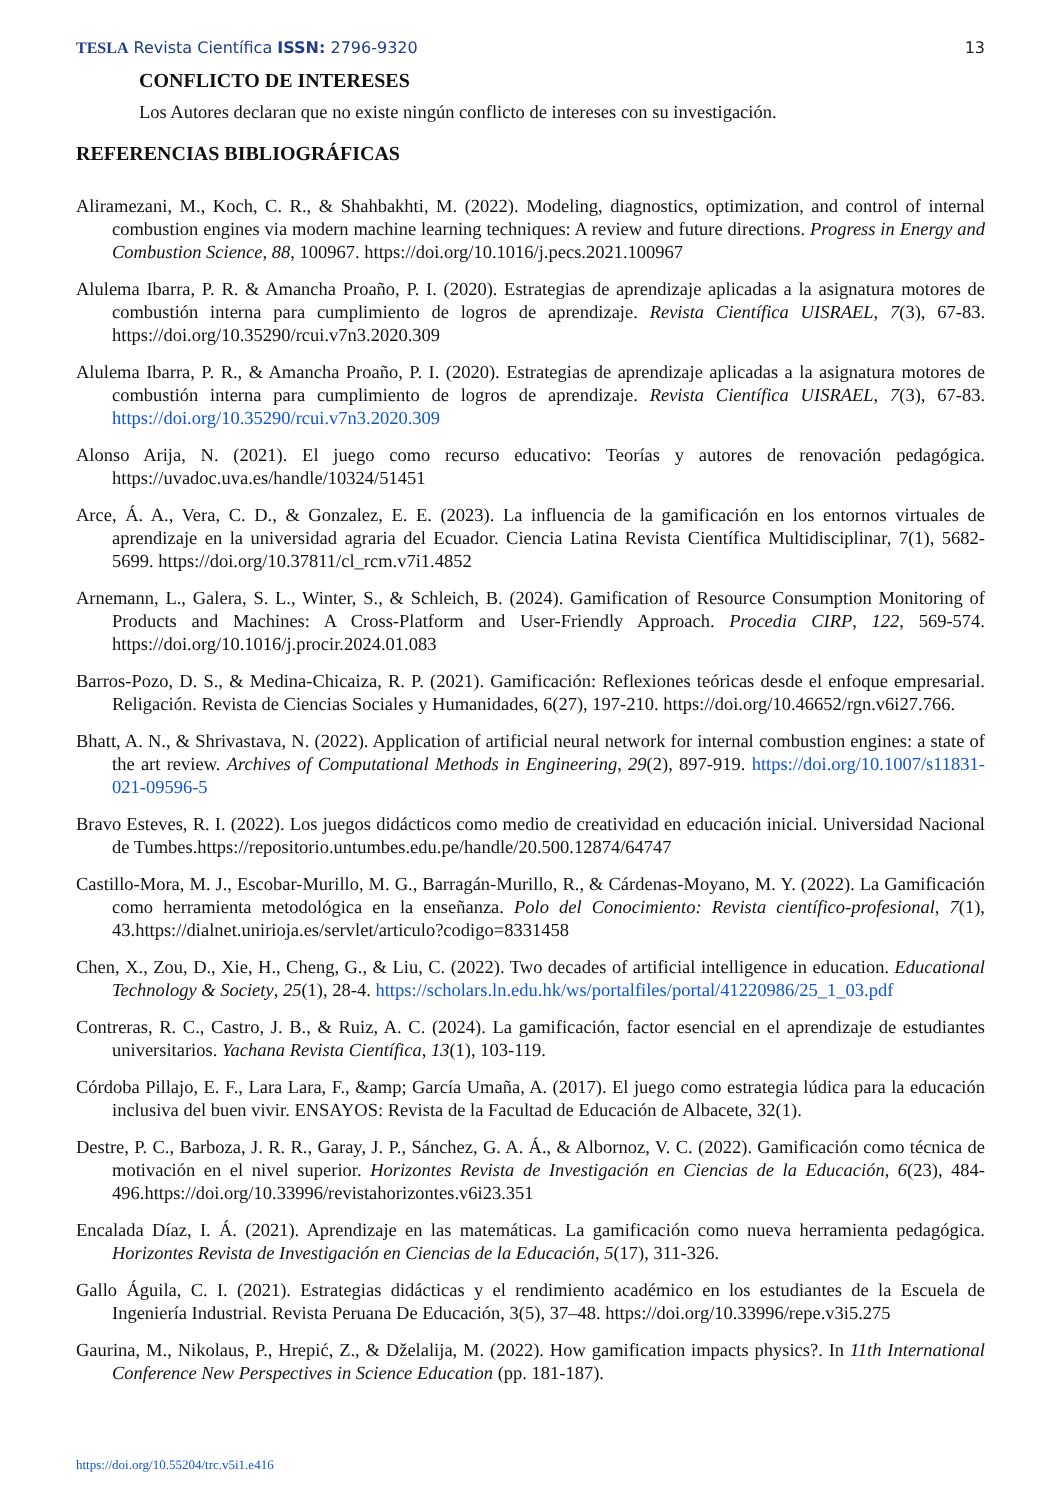TESLA Revista Científica ISSN: 2796-9320
13
CONFLICTO DE INTERESES
Los Autores declaran que no existe ningún conflicto de intereses con su investigación.
REFERENCIAS BIBLIOGRÁFICAS
Aliramezani, M., Koch, C. R., & Shahbakhti, M. (2022). Modeling, diagnostics, optimization, and control of internal combustion engines via modern machine learning techniques: A review and future directions. Progress in Energy and Combustion Science, 88, 100967. https://doi.org/10.1016/j.pecs.2021.100967
Alulema Ibarra, P. R. & Amancha Proaño, P. I. (2020). Estrategias de aprendizaje aplicadas a la asignatura motores de combustión interna para cumplimiento de logros de aprendizaje. Revista Científica UISRAEL, 7(3), 67-83. https://doi.org/10.35290/rcui.v7n3.2020.309
Alulema Ibarra, P. R., & Amancha Proaño, P. I. (2020). Estrategias de aprendizaje aplicadas a la asignatura motores de combustión interna para cumplimiento de logros de aprendizaje. Revista Científica UISRAEL, 7(3), 67-83. https://doi.org/10.35290/rcui.v7n3.2020.309
Alonso Arija, N. (2021). El juego como recurso educativo: Teorías y autores de renovación pedagógica. https://uvadoc.uva.es/handle/10324/51451
Arce, Á. A., Vera, C. D., & Gonzalez, E. E. (2023). La influencia de la gamificación en los entornos virtuales de aprendizaje en la universidad agraria del Ecuador. Ciencia Latina Revista Científica Multidisciplinar, 7(1), 5682-5699. https://doi.org/10.37811/cl_rcm.v7i1.4852
Arnemann, L., Galera, S. L., Winter, S., & Schleich, B. (2024). Gamification of Resource Consumption Monitoring of Products and Machines: A Cross-Platform and User-Friendly Approach. Procedia CIRP, 122, 569-574. https://doi.org/10.1016/j.procir.2024.01.083
Barros-Pozo, D. S., & Medina-Chicaiza, R. P. (2021). Gamificación: Reflexiones teóricas desde el enfoque empresarial. Religación. Revista de Ciencias Sociales y Humanidades, 6(27), 197-210. https://doi.org/10.46652/rgn.v6i27.766.
Bhatt, A. N., & Shrivastava, N. (2022). Application of artificial neural network for internal combustion engines: a state of the art review. Archives of Computational Methods in Engineering, 29(2), 897-919. https://doi.org/10.1007/s11831-021-09596-5
Bravo Esteves, R. I. (2022). Los juegos didácticos como medio de creatividad en educación inicial. Universidad Nacional de Tumbes.https://repositorio.untumbes.edu.pe/handle/20.500.12874/64747
Castillo-Mora, M. J., Escobar-Murillo, M. G., Barragán-Murillo, R., & Cárdenas-Moyano, M. Y. (2022). La Gamificación como herramienta metodológica en la enseñanza. Polo del Conocimiento: Revista científico-profesional, 7(1), 43.https://dialnet.unirioja.es/servlet/articulo?codigo=8331458
Chen, X., Zou, D., Xie, H., Cheng, G., & Liu, C. (2022). Two decades of artificial intelligence in education. Educational Technology & Society, 25(1), 28-4. https://scholars.ln.edu.hk/ws/portalfiles/portal/41220986/25_1_03.pdf
Contreras, R. C., Castro, J. B., & Ruiz, A. C. (2024). La gamificación, factor esencial en el aprendizaje de estudiantes universitarios. Yachana Revista Científica, 13(1), 103-119.
Córdoba Pillajo, E. F., Lara Lara, F., &amp; García Umaña, A. (2017). El juego como estrategia lúdica para la educación inclusiva del buen vivir. ENSAYOS: Revista de la Facultad de Educación de Albacete, 32(1).
Destre, P. C., Barboza, J. R. R., Garay, J. P., Sánchez, G. A. Á., & Albornoz, V. C. (2022). Gamificación como técnica de motivación en el nivel superior. Horizontes Revista de Investigación en Ciencias de la Educación, 6(23), 484-496.https://doi.org/10.33996/revistahorizontes.v6i23.351
Encalada Díaz, I. Á. (2021). Aprendizaje en las matemáticas. La gamificación como nueva herramienta pedagógica. Horizontes Revista de Investigación en Ciencias de la Educación, 5(17), 311-326.
Gallo Águila, C. I. (2021). Estrategias didácticas y el rendimiento académico en los estudiantes de la Escuela de Ingeniería Industrial. Revista Peruana De Educación, 3(5), 37–48. https://doi.org/10.33996/repe.v3i5.275
Gaurina, M., Nikolaus, P., Hrepić, Z., & Dželalija, M. (2022). How gamification impacts physics?. In 11th International Conference New Perspectives in Science Education (pp. 181-187).
https://doi.org/10.55204/trc.v5i1.e416